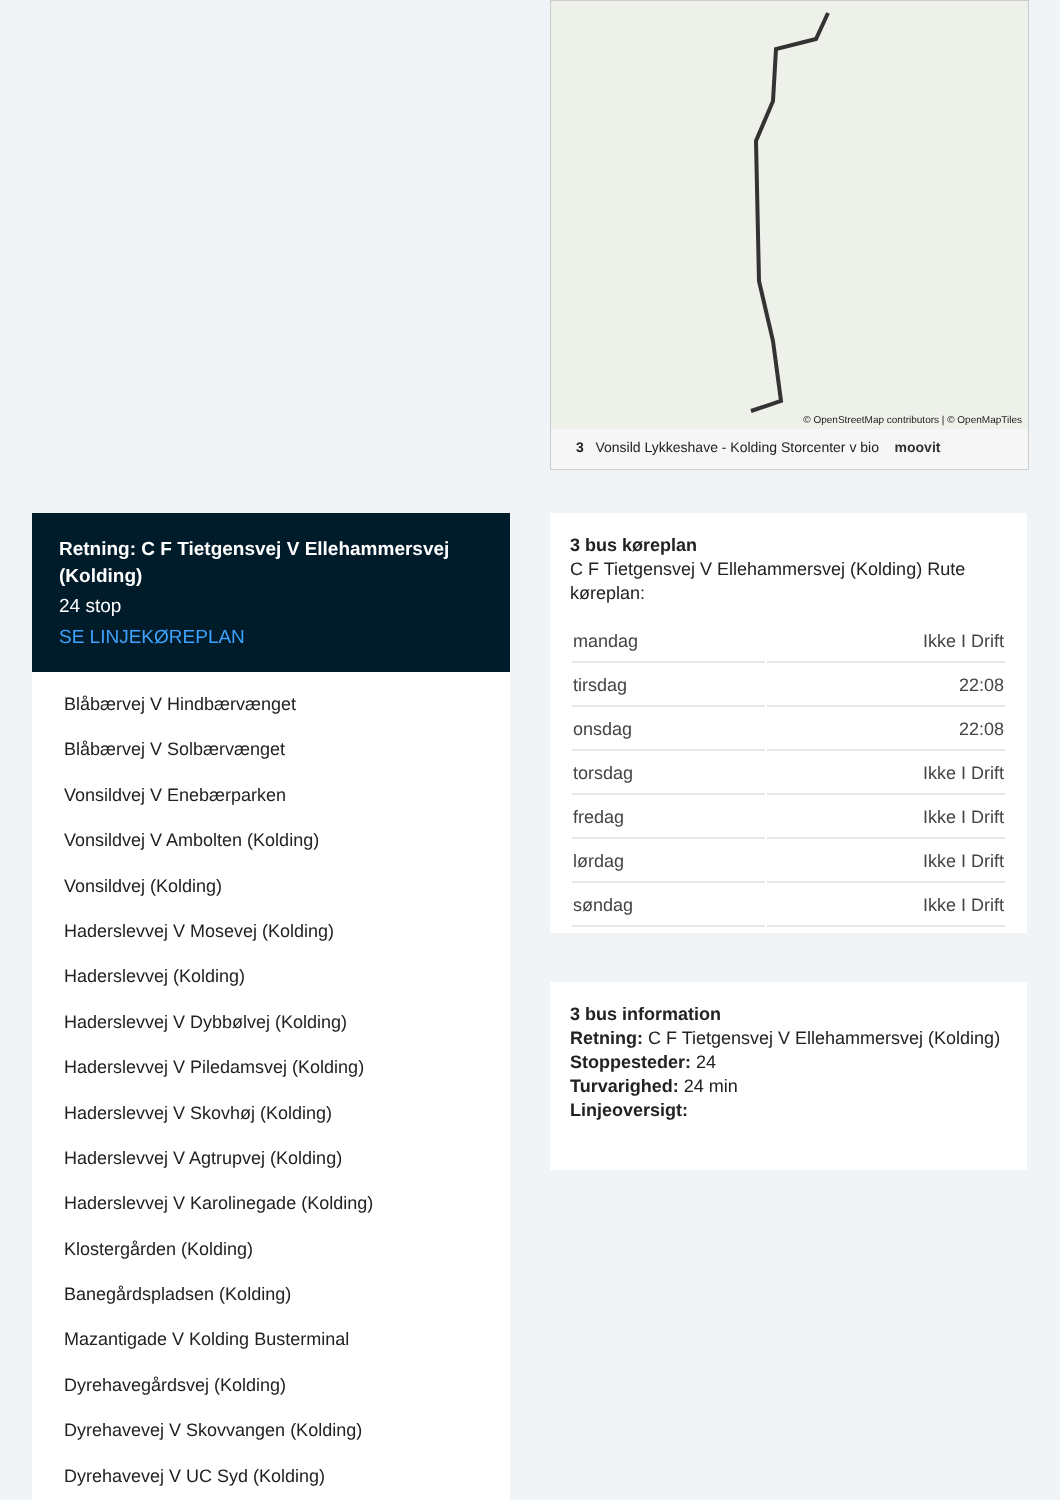© OpenStreetMap contributors | © OpenMapTiles
3 Vonsild Lykkeshave - Kolding Storcenter v bio moovit
Retning: C F Tietgensvej V Ellehammersvej (Kolding)
24 stop
SE LINJEKØREPLAN
Blåbærvej V Hindbærvænget
Blåbærvej V Solbærvænget
Vonsildvej V Enebærparken
Vonsildvej V Ambolten (Kolding)
Vonsildvej (Kolding)
Haderslevvej V Mosevej (Kolding)
Haderslevvej (Kolding)
Haderslevvej V Dybbølvej (Kolding)
Haderslevvej V Piledamsvej (Kolding)
Haderslevvej V Skovhøj (Kolding)
Haderslevvej V Agtrupvej (Kolding)
Haderslevvej V Karolinegade (Kolding)
Klostergården (Kolding)
Banegårdspladsen (Kolding)
Mazantigade V Kolding Busterminal
Dyrehavegårdsvej (Kolding)
Dyrehavevej V Skovvangen (Kolding)
Dyrehavevej V UC Syd (Kolding)
3 bus køreplan
C F Tietgensvej V Ellehammersvej (Kolding) Rute køreplan:
| mandag | Ikke I Drift |
| tirsdag | 22:08 |
| onsdag | 22:08 |
| torsdag | Ikke I Drift |
| fredag | Ikke I Drift |
| lørdag | Ikke I Drift |
| søndag | Ikke I Drift |
3 bus information
Retning: C F Tietgensvej V Ellehammersvej (Kolding)
Stoppesteder: 24
Turvarighed: 24 min
Linjeoversigt: